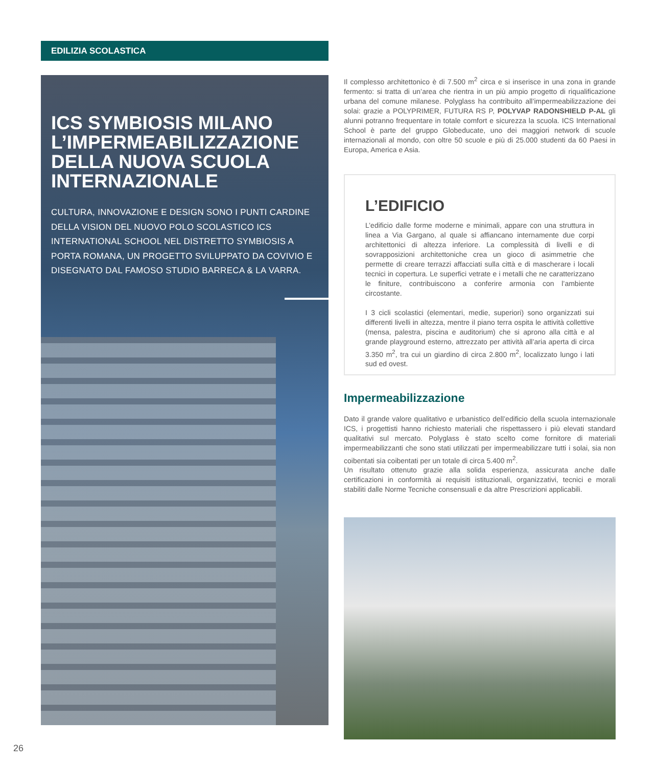EDILIZIA SCOLASTICA
ICS SYMBIOSIS MILANO L’IMPERMEABILIZZAZIONE DELLA NUOVA SCUOLA INTERNAZIONALE
CULTURA, INNOVAZIONE E DESIGN SONO I PUNTI CARDINE DELLA VISION DEL NUOVO POLO SCOLASTICO ICS INTERNATIONAL SCHOOL NEL DISTRETTO SYMBIOSIS A PORTA ROMANA, UN PROGETTO SVILUPPATO DA COVIVIO E DISEGNATO DAL FAMOSO STUDIO BARRECA & LA VARRA.
Il complesso architettonico è di 7.500 m<sup>2</sup> circa e si inserisce in una zona in grande fermento: si tratta di un’area che rientra in un più ampio progetto di riqualificazione urbana del comune milanese. Polyglass ha contribuito all’impermeabilizzazione dei solai: grazie a POLYPRIMER, FUTURA RS P, POLYVAP RADONSHIELD P-AL gli alunni potranno frequentare in totale comfort e sicurezza la scuola. ICS International School è parte del gruppo Globeducate, uno dei maggiori network di scuole internazionali al mondo, con oltre 50 scuole e più di 25.000 studenti da 60 Paesi in Europa, America e Asia.
L’EDIFICIO
L’edificio dalle forme moderne e minimali, appare con una struttura in linea a Via Gargano, al quale si affiancano internamente due corpi architettonici di altezza inferiore. La complessità di livelli e di sovrapposizioni architettoniche crea un gioco di asimmetrie che permette di creare terrazzi affacciati sulla città e di mascherare i locali tecnici in copertura. Le superfici vetrate e i metalli che ne caratterizzano le finiture, contribuiscono a conferire armonia con l’ambiente circostante.
I 3 cicli scolastici (elementari, medie, superiori) sono organizzati sui differenti livelli in altezza, mentre il piano terra ospita le attività collettive (mensa, palestra, piscina e auditorium) che si aprono alla città e al grande playground esterno, attrezzato per attività all’aria aperta di circa 3.350 m<sup>2</sup>, tra cui un giardino di circa 2.800 m<sup>2</sup>, localizzato lungo i lati sud ed ovest.
Impermeabilizzazione
Dato il grande valore qualitativo e urbanistico dell’edificio della scuola internazionale ICS, i progettisti hanno richiesto materiali che rispettassero i più elevati standard qualitativi sul mercato. Polyglass è stato scelto come fornitore di materiali impermeabilizzanti che sono stati utilizzati per impermeabilizzare tutti i solai, sia non coibentati sia coibentati per un totale di circa 5.400 m<sup>2</sup>.
Un risultato ottenuto grazie alla solida esperienza, assicurata anche dalle certificazioni in conformità ai requisiti istituzionali, organizzativi, tecnici e morali stabiliti dalle Norme Tecniche consensuali e da altre Prescrizioni applicabili.
26